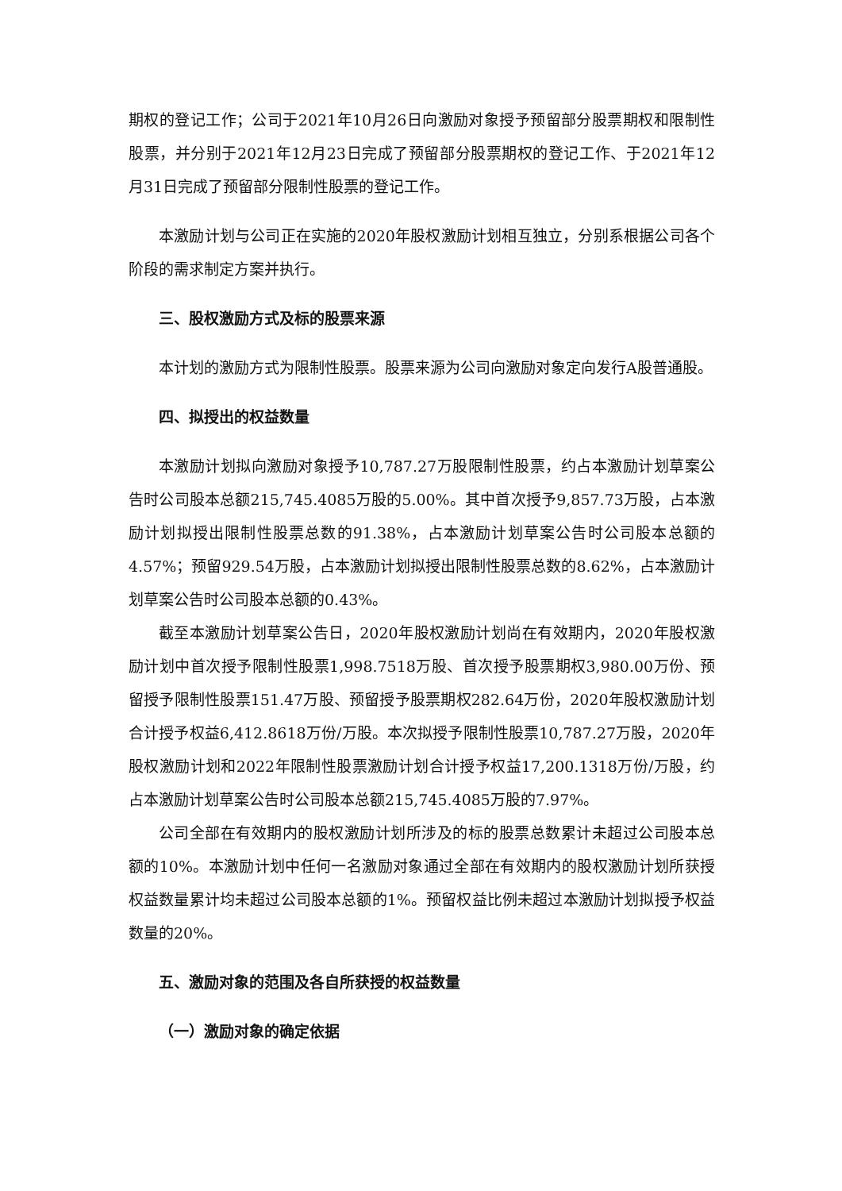期权的登记工作；公司于2021年10月26日向激励对象授予预留部分股票期权和限制性股票，并分别于2021年12月23日完成了预留部分股票期权的登记工作、于2021年12月31日完成了预留部分限制性股票的登记工作。
本激励计划与公司正在实施的2020年股权激励计划相互独立，分别系根据公司各个阶段的需求制定方案并执行。
三、股权激励方式及标的股票来源
本计划的激励方式为限制性股票。股票来源为公司向激励对象定向发行A股普通股。
四、拟授出的权益数量
本激励计划拟向激励对象授予10,787.27万股限制性股票，约占本激励计划草案公告时公司股本总额215,745.4085万股的5.00%。其中首次授予9,857.73万股，占本激励计划拟授出限制性股票总数的91.38%，占本激励计划草案公告时公司股本总额的4.57%；预留929.54万股，占本激励计划拟授出限制性股票总数的8.62%，占本激励计划草案公告时公司股本总额的0.43%。
截至本激励计划草案公告日，2020年股权激励计划尚在有效期内，2020年股权激励计划中首次授予限制性股票1,998.7518万股、首次授予股票期权3,980.00万份、预留授予限制性股票151.47万股、预留授予股票期权282.64万份，2020年股权激励计划合计授予权益6,412.8618万份/万股。本次拟授予限制性股票10,787.27万股，2020年股权激励计划和2022年限制性股票激励计划合计授予权益17,200.1318万份/万股，约占本激励计划草案公告时公司股本总额215,745.4085万股的7.97%。
公司全部在有效期内的股权激励计划所涉及的标的股票总数累计未超过公司股本总额的10%。本激励计划中任何一名激励对象通过全部在有效期内的股权激励计划所获授权益数量累计均未超过公司股本总额的1%。预留权益比例未超过本激励计划拟授予权益数量的20%。
五、激励对象的范围及各自所获授的权益数量
（一）激励对象的确定依据